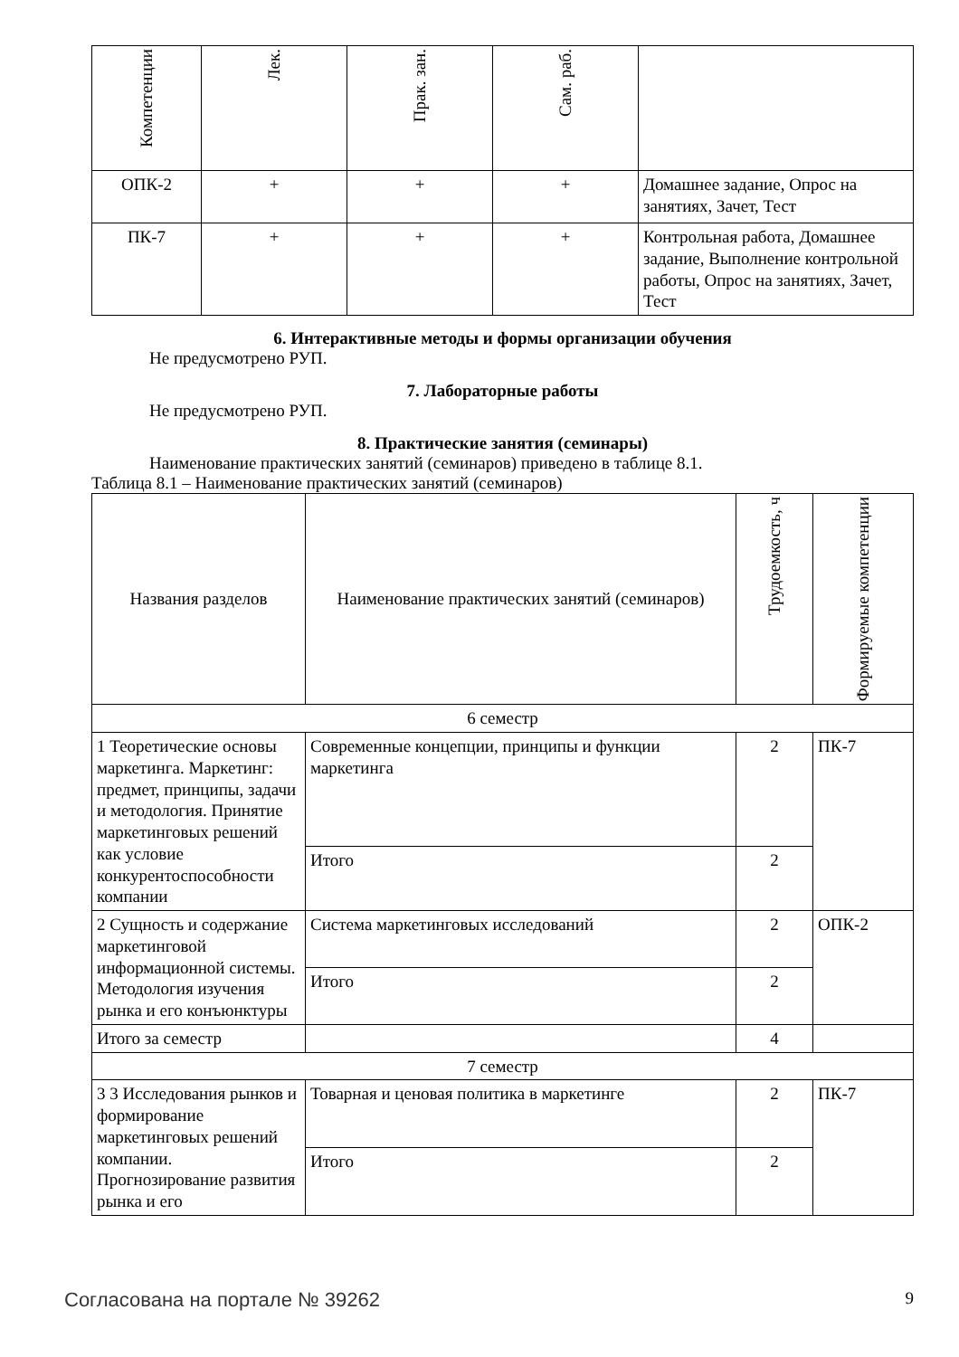| Компетенции | Лек. | Прак. зан. | Сам. раб. | |
| --- | --- | --- | --- | --- |
| ОПК-2 | + | + | + | Домашнее задание, Опрос на занятиях, Зачет, Тест |
| ПК-7 | + | + | + | Контрольная работа, Домашнее задание, Выполнение контрольной работы, Опрос на занятиях, Зачет, Тест |
6. Интерактивные методы и формы организации обучения
Не предусмотрено РУП.
7. Лабораторные работы
Не предусмотрено РУП.
8. Практические занятия (семинары)
Наименование практических занятий (семинаров) приведено в таблице 8.1.
Таблица 8.1 – Наименование практических занятий (семинаров)
| Названия разделов | Наименование практических занятий (семинаров) | Трудоемкость, ч | Формируемые компетенции |
| --- | --- | --- | --- |
| 6 семестр | | | |
| 1 Теоретические основы маркетинга. Маркетинг: предмет, принципы, задачи и методология. Принятие маркетинговых решений как условие конкурентоспособности компании | Современные концепции, принципы и функции маркетинга | 2 | ПК-7 |
| | Итого | 2 | |
| 2 Сущность и содержание маркетинговой информационной системы. Методология изучения рынка и его конъюнктуры | Система маркетинговых исследований | 2 | ОПК-2 |
| | Итого | 2 | |
| Итого за семестр | | 4 | |
| 7 семестр | | | |
| 3 3 Исследования рынков и формирование маркетинговых решений компании. Прогнозирование развития рынка и его | Товарная и ценовая политика в маркетинге | 2 | ПК-7 |
| | Итого | 2 | |
Согласована на портале № 39262 9